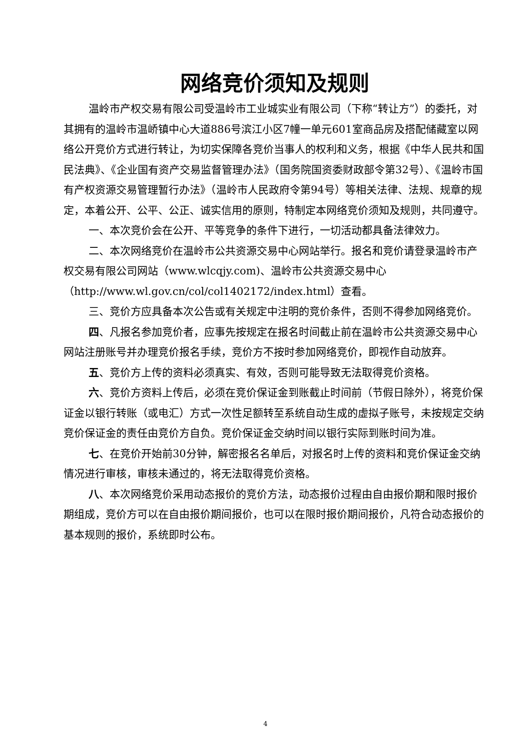网络竞价须知及规则
温岭市产权交易有限公司受温岭市工业城实业有限公司（下称“转让方”）的委托，对其拥有的温岭市温峤镇中心大道886号滨江小区7幢一单元601室商品房及搭配储藏室以网络公开竞价方式进行转让，为切实保障各竞价当事人的权利和义务，根据《中华人民共和国民法典》、《企业国有资产交易监督管理办法》（国务院国资委财政部令第32号）、《温岭市国有产权资源交易管理暂行办法》（温岭市人民政府令第94号）等相关法律、法规、规章的规定，本着公开、公平、公正、诚实信用的原则，特制定本网络竞价须知及规则，共同遵守。
一、本次竞价会在公开、平等竞争的条件下进行，一切活动都具备法律效力。
二、本次网络竞价在温岭市公共资源交易中心网站举行。报名和竞价请登录温岭市产权交易有限公司网站（www.wlcqjy.com)、温岭市公共资源交易中心（http://www.wl.gov.cn/col/col1402172/index.html）查看。
三、竞价方应具备本次公告或有关规定中注明的竞价条件，否则不得参加网络竞价。
四、凡报名参加竞价者，应事先按规定在报名时间截止前在温岭市公共资源交易中心网站注册账号并办理竞价报名手续，竞价方不按时参加网络竞价，即视作自动放弃。
五、竞价方上传的资料必须真实、有效，否则可能导致无法取得竞价资格。
六、竞价方资料上传后，必须在竞价保证金到账截止时间前（节假日除外），将竞价保证金以银行转账（或电汇）方式一次性足额转至系统自动生成的虚拟子账号，未按规定交纳竞价保证金的责任由竞价方自负。竞价保证金交纳时间以银行实际到账时间为准。
七、在竞价开始前30分钟，解密报名名单后，对报名时上传的资料和竞价保证金交纳情况进行审核，审核未通过的，将无法取得竞价资格。
八、本次网络竞价采用动态报价的竞价方法，动态报价过程由自由报价期和限时报价期组成，竞价方可以在自由报价期间报价，也可以在限时报价期间报价，凡符合动态报价的基本规则的报价，系统即时公布。
4